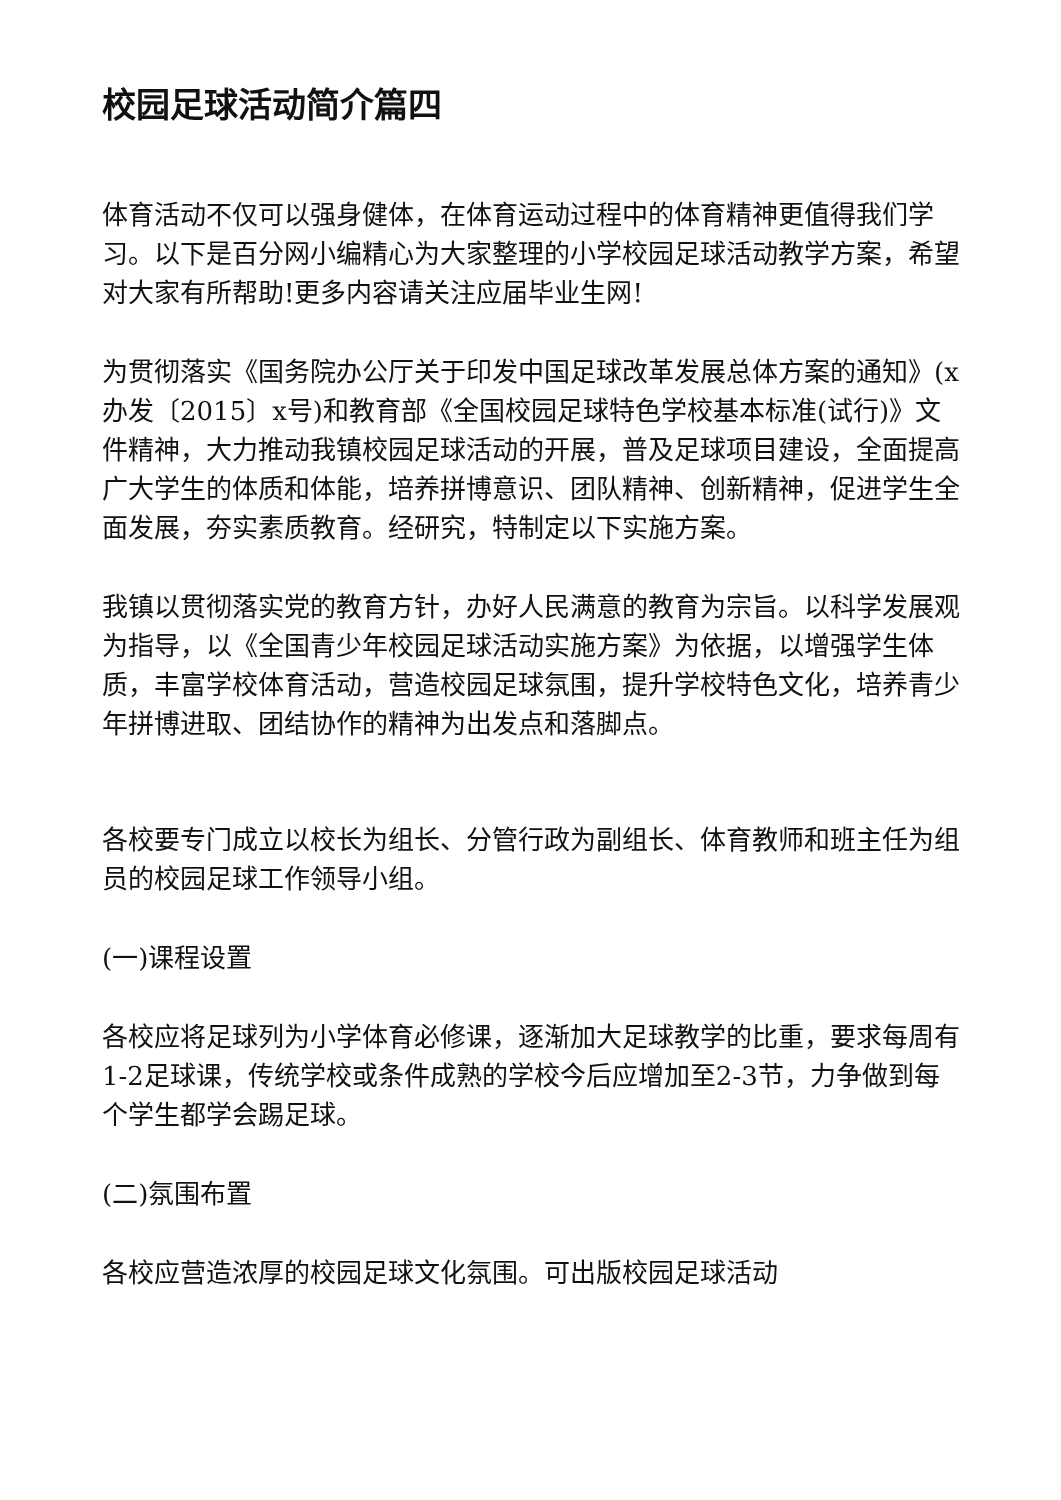校园足球活动简介篇四
体育活动不仅可以强身健体，在体育运动过程中的体育精神更值得我们学习。以下是百分网小编精心为大家整理的小学校园足球活动教学方案，希望对大家有所帮助!更多内容请关注应届毕业生网!
为贯彻落实《国务院办公厅关于印发中国足球改革发展总体方案的通知》(x办发〔2015〕x号)和教育部《全国校园足球特色学校基本标准(试行)》文件精神，大力推动我镇校园足球活动的开展，普及足球项目建设，全面提高广大学生的体质和体能，培养拼博意识、团队精神、创新精神，促进学生全面发展，夯实素质教育。经研究，特制定以下实施方案。
我镇以贯彻落实党的教育方针，办好人民满意的教育为宗旨。以科学发展观为指导，以《全国青少年校园足球活动实施方案》为依据，以增强学生体质，丰富学校体育活动，营造校园足球氛围，提升学校特色文化，培养青少年拼博进取、团结协作的精神为出发点和落脚点。
各校要专门成立以校长为组长、分管行政为副组长、体育教师和班主任为组员的校园足球工作领导小组。
(一)课程设置
各校应将足球列为小学体育必修课，逐渐加大足球教学的比重，要求每周有1-2足球课，传统学校或条件成熟的学校今后应增加至2-3节，力争做到每个学生都学会踢足球。
(二)氛围布置
各校应营造浓厚的校园足球文化氛围。可出版校园足球活动